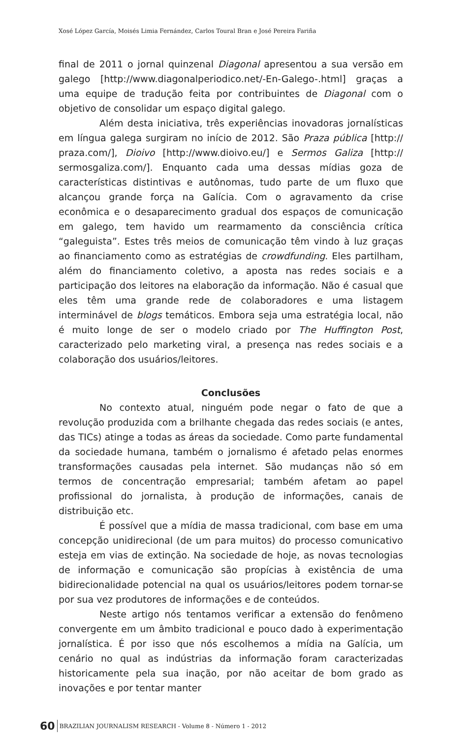Xosé López García, Moisés Limia Fernández, Carlos Toural Bran e José Pereira Fariña
final de 2011 o jornal quinzenal Diagonal apresentou a sua versão em galego [http://www.diagonalperiodico.net/-En-Galego-.html] graças a uma equipe de tradução feita por contribuintes de Diagonal com o objetivo de consolidar um espaço digital galego.
Além desta iniciativa, três experiências inovadoras jornalísticas em língua galega surgiram no início de 2012. São Praza pública [http:// praza.com/], Dioivo [http://www.dioivo.eu/] e Sermos Galiza [http:// sermosgaliza.com/]. Enquanto cada uma dessas mídias goza de características distintivas e autônomas, tudo parte de um fluxo que alcançou grande força na Galícia. Com o agravamento da crise econômica e o desaparecimento gradual dos espaços de comunicação em galego, tem havido um rearmamento da consciência crítica “galeguista”. Estes três meios de comunicação têm vindo à luz graças ao financiamento como as estratégias de crowdfunding. Eles partilham, além do financiamento coletivo, a aposta nas redes sociais e a participação dos leitores na elaboração da informação. Não é casual que eles têm uma grande rede de colaboradores e uma listagem interminável de blogs temáticos. Embora seja uma estratégia local, não é muito longe de ser o modelo criado por The Huffington Post, caracterizado pelo marketing viral, a presença nas redes sociais e a colaboração dos usuários/leitores.
Conclusões
No contexto atual, ninguém pode negar o fato de que a revolução produzida com a brilhante chegada das redes sociais (e antes, das TICs) atinge a todas as áreas da sociedade. Como parte fundamental da sociedade humana, também o jornalismo é afetado pelas enormes transformações causadas pela internet. São mudanças não só em termos de concentração empresarial; também afetam ao papel profissional do jornalista, à produção de informações, canais de distribuição etc.
É possível que a mídia de massa tradicional, com base em uma concepção unidirecional (de um para muitos) do processo comunicativo esteja em vias de extinção. Na sociedade de hoje, as novas tecnologias de informação e comunicação são propícias à existência de uma bidirecionalidade potencial na qual os usuários/leitores podem tornar-se por sua vez produtores de informações e de conteúdos.
Neste artigo nós tentamos verificar a extensão do fenômeno convergente em um âmbito tradicional e pouco dado à experimentação jornalística. É por isso que nós escolhemos a mídia na Galícia, um cenário no qual as indústrias da informação foram caracterizadas historicamente pela sua inação, por não aceitar de bom grado as inovações e por tentar manter
60 BRAZILIAN JOURNALISM RESEARCH - Volume 8 - Número 1 - 2012